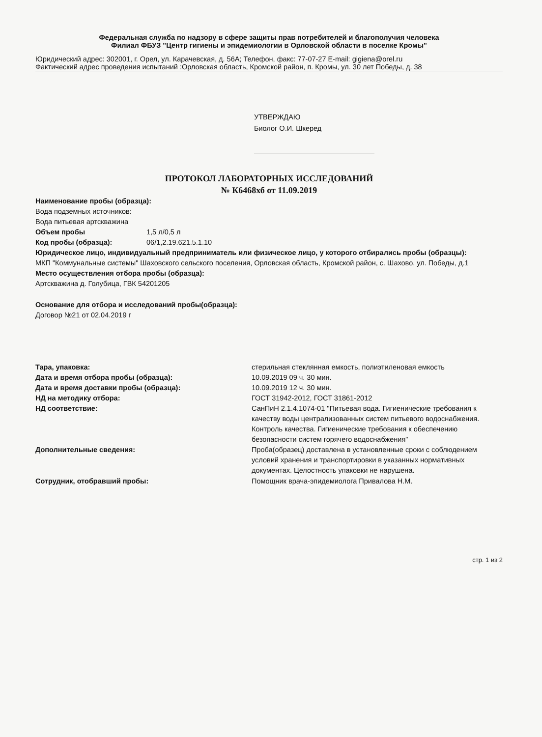Федеральная служба по надзору в сфере защиты прав потребителей и благополучия человека
Филиал ФБУЗ "Центр гигиены и эпидемиологии в Орловской области в поселке Кромы"
Юридический адрес: 302001, г. Орел, ул. Карачевская, д. 56А; Телефон, факс: 77-07-27 E-mail: gigiena@orel.ru
Фактический адрес проведения испытаний :Орловская область, Кромской район, п. Кромы, ул. 30 лет Победы, д. 38
УТВЕРЖДАЮ
Биолог О.И. Шкеред
ПРОТОКОЛ ЛАБОРАТОРНЫХ ИССЛЕДОВАНИЙ
№ К6468хб от 11.09.2019
Наименование пробы (образца):
Вода подземных источников:
Вода питьевая артскважина
Объем пробы 1,5 л/0,5 л
Код пробы (образца): 06/1,2.19.621.5.1.10
Юридическое лицо, индивидуальный предприниматель или физическое лицо, у которого отбирались пробы (образцы):
МКП "Коммунальные системы" Шаховского сельского поселения, Орловская область, Кромской район, с. Шахово, ул. Победы, д.1
Место осуществления отбора пробы (образца):
Артскважина д. Голубица, ГВК 54201205
Основание для отбора и исследований пробы(образца):
Договор №21 от 02.04.2019 г
Тара, упаковка: стерильная стеклянная емкость, полиэтиленовая емкость
Дата и время отбора пробы (образца): 10.09.2019 09 ч. 30 мин.
Дата и время доставки пробы (образца): 10.09.2019 12 ч. 30 мин.
НД на методику отбора: ГОСТ 31942-2012, ГОСТ 31861-2012
НД соответствие: СанПиН 2.1.4.1074-01 "Питьевая вода. Гигиенические требования к качеству воды централизованных систем питьевого водоснабжения. Контроль качества. Гигиенические требования к обеспечению безопасности систем горячего водоснабжения"
Дополнительные сведения: Проба(образец) доставлена в установленные сроки с соблюдением условий хранения и транспортировки в указанных нормативных документах. Целостность упаковки не нарушена.
Сотрудник, отобравший пробы: Помощник врача-эпидемиолога Привалова Н.М.
стр. 1 из 2